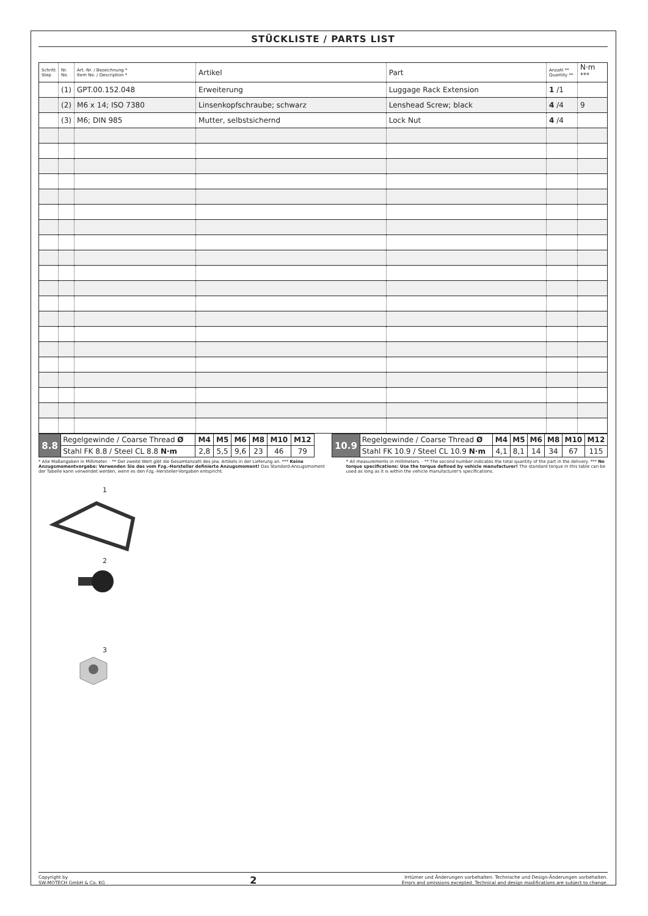STÜCKLISTE / PARTS LIST
| Schritt Step | Nr. No. | Art.-Nr. / Bezeichnung * Item No. / Description * | Artikel | Part | Anzahl ** Quantity ** | N·m <sup>***</sup> |
| --- | --- | --- | --- | --- | --- | --- |
| | (1) | GPT.00.152.048 | Erweiterung | Luggage Rack Extension | 1 /1 | |
| | (2) | M6 x 14; ISO 7380 | Linsenkopfschraube; schwarz | Lenshead Screw; black | 4 /4 | 9 |
| | (3) | M6; DIN 985 | Mutter, selbstsichernd | Lock Nut | 4 /4 | |
| 8.8 | Regelgewinde / Coarse Thread Ø | M4 | M5 | M6 | M8 | M10 | M12 |
| | Stahl FK 8.8 / Steel CL 8.8 N·m | 2,8 | 5,5 | 9,6 | 23 | 46 | 79 |
| 10.9 | Regelgewinde / Coarse Thread Ø | M4 | M5 | M6 | M8 | M10 | M12 |
| | Stahl FK 10.9 / Steel CL 10.9 N·m | 4,1 | 8,1 | 14 | 34 | 67 | 115 |
* Alle Maßangaben in Millimeter. · ** Der zweite Wert gibt die Gesamtanzahl des jew. Artikels in der Lieferung an. *** Keine Anzugsmomentvorgabe: Verwenden Sie das vom Fzg.-Hersteller definierte Anzugsmoment! Das Standard-Anzugsmoment der Tabelle kann verwendet werden, wenn es den Fzg.-Hersteller-Vorgaben entspricht.
* All measurements in millimeters. · ** The second number indicates the total quantity of the part in the delivery. *** No torque specifications: Use the torque defined by vehicle manufacturer! The standard torque in this table can be used as long as it is within the vehicle manufacturer's specifications.
1
2
3
Copyright by
SW-MOTECH GmbH & Co. KG
2
Irrtümer und Änderungen vorbehalten. Technische und Design-Änderungen vorbehalten.
Errors and omissions excepted. Technical and design modifications are subject to change.